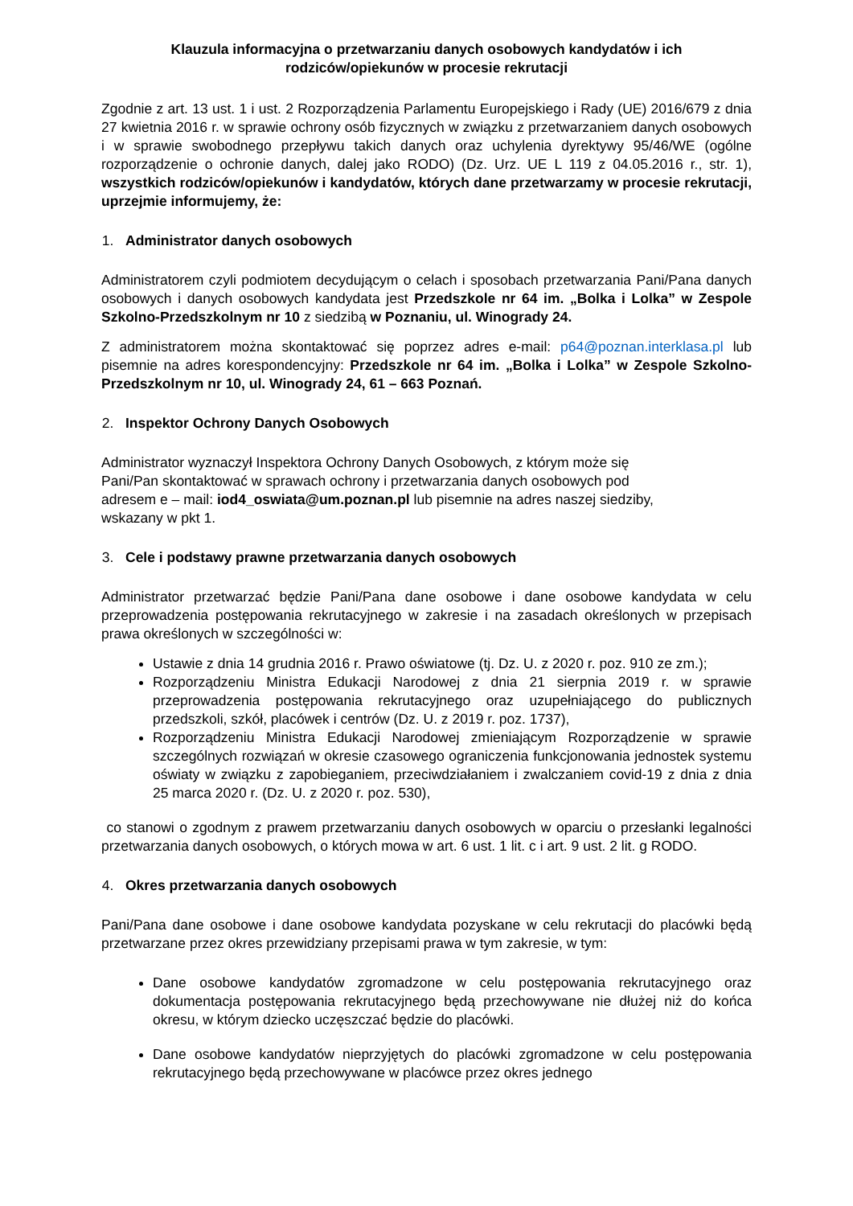Klauzula informacyjna o przetwarzaniu danych osobowych kandydatów i ich
rodziców/opiekunów w procesie rekrutacji
Zgodnie z art. 13 ust. 1 i ust. 2 Rozporządzenia Parlamentu Europejskiego i Rady (UE) 2016/679 z dnia 27 kwietnia 2016 r. w sprawie ochrony osób fizycznych w związku z przetwarzaniem danych osobowych i w sprawie swobodnego przepływu takich danych oraz uchylenia dyrektywy 95/46/WE (ogólne rozporządzenie o ochronie danych, dalej jako RODO) (Dz. Urz. UE L 119 z 04.05.2016 r., str. 1), wszystkich rodziców/opiekunów i kandydatów, których dane przetwarzamy w procesie rekrutacji, uprzejmie informujemy, że:
1. Administrator danych osobowych
Administratorem czyli podmiotem decydującym o celach i sposobach przetwarzania Pani/Pana danych osobowych i danych osobowych kandydata jest Przedszkole nr 64 im. „Bolka i Lolka” w Zespole Szkolno-Przedszkolnym nr 10 z siedzibą w Poznaniu, ul. Winogrady 24.
Z administratorem można skontaktować się poprzez adres e-mail: p64@poznan.interklasa.pl lub pisemnie na adres korespondencyjny: Przedszkole nr 64 im. „Bolka i Lolka” w Zespole Szkolno-Przedszkolnym nr 10, ul. Winogrady 24, 61 – 663 Poznań.
2. Inspektor Ochrony Danych Osobowych
Administrator wyznaczył Inspektora Ochrony Danych Osobowych, z którym może się
Pani/Pan skontaktować w sprawach ochrony i przetwarzania danych osobowych pod
adresem e – mail: iod4_oswiata@um.poznan.pl lub pisemnie na adres naszej siedziby,
wskazany w pkt 1.
3. Cele i podstawy prawne przetwarzania danych osobowych
Administrator przetwarzać będzie Pani/Pana dane osobowe i dane osobowe kandydata w celu przeprowadzenia postępowania rekrutacyjnego w zakresie i na zasadach określonych w przepisach prawa określonych w szczególności w:
Ustawie z dnia 14 grudnia 2016 r. Prawo oświatowe (tj. Dz. U. z 2020 r. poz. 910 ze zm.);
Rozporządzeniu Ministra Edukacji Narodowej z dnia 21 sierpnia 2019 r. w sprawie przeprowadzenia postępowania rekrutacyjnego oraz uzupełniającego do publicznych przedszkoli, szkół, placówek i centrów (Dz. U. z 2019 r. poz. 1737),
Rozporządzeniu Ministra Edukacji Narodowej zmieniającym Rozporządzenie w sprawie szczególnych rozwiązań w okresie czasowego ograniczenia funkcjonowania jednostek systemu oświaty w związku z zapobieganiem, przeciwdziałaniem i zwalczaniem covid-19 z dnia z dnia 25 marca 2020 r. (Dz. U. z 2020 r. poz. 530),
co stanowi o zgodnym z prawem przetwarzaniu danych osobowych w oparciu o przesłanki legalności przetwarzania danych osobowych, o których mowa w art. 6 ust. 1 lit. c i art. 9 ust. 2 lit. g RODO.
4. Okres przetwarzania danych osobowych
Pani/Pana dane osobowe i dane osobowe kandydata pozyskane w celu rekrutacji do placówki będą przetwarzane przez okres przewidziany przepisami prawa w tym zakresie, w tym:
Dane osobowe kandydatów zgromadzone w celu postępowania rekrutacyjnego oraz dokumentacja postępowania rekrutacyjnego będą przechowywane nie dłużej niż do końca okresu, w którym dziecko uczęszczać będzie do placówki.
Dane osobowe kandydatów nieprzyjętych do placówki zgromadzone w celu postępowania rekrutacyjnego będą przechowywane w placówce przez okres jednego